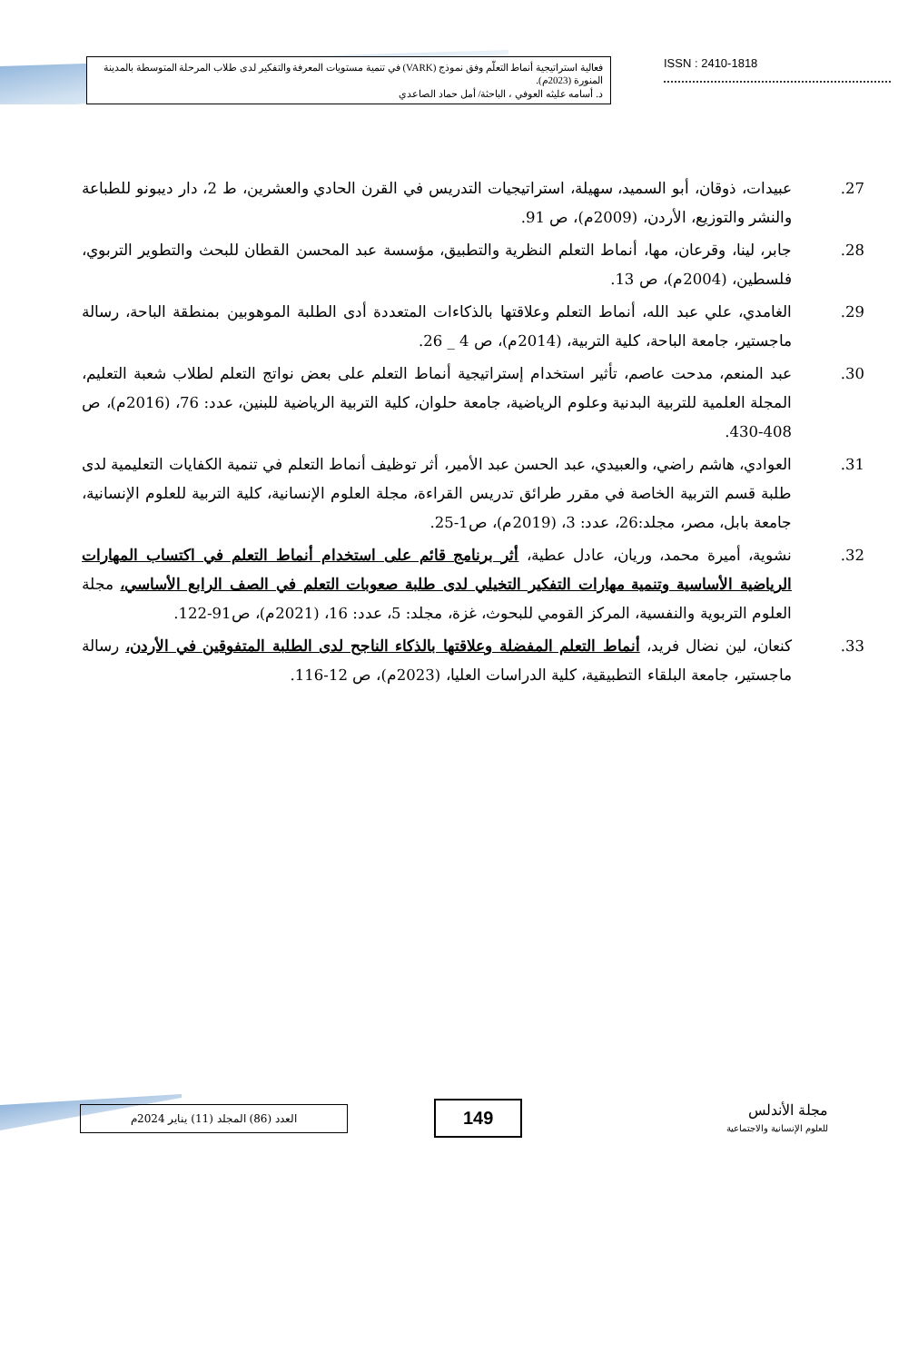فعالية استراتيجية أنماط التعلّم وفق نموذج (VARK) في تنمية مستويات المعرفة والتفكير لدى طلاب المرحلة المتوسطة بالمدينة المنورة (2023م).
د. أسامه عليثه العوفي ، الباحثة/ أمل حماد الصاعدي
ISSN : 2410-1818
27. عبيدات، ذوقان، أبو السميد، سهيلة، استراتيجيات التدريس في القرن الحادي والعشرين، ط 2، دار ديبونو للطباعة والنشر والتوزيع، الأردن، (2009م)، ص 91.
28. جابر، لينا، وقرعان، مها، أنماط التعلم النظرية والتطبيق، مؤسسة عبد المحسن القطان للبحث والتطوير التربوي، فلسطين، (2004م)، ص 13.
29. الغامدي، علي عبد الله، أنماط التعلم وعلاقتها بالذكاءات المتعددة أدى الطلبة الموهوبين بمنطقة الباحة، رسالة ماجستير، جامعة الباحة، كلية التربية، (2014م)، ص 4 _ 26.
30. عبد المنعم، مدحت عاصم، تأثير استخدام إستراتيجية أنماط التعلم على بعض نواتج التعلم لطلاب شعبة التعليم، المجلة العلمية للتربية البدنية وعلوم الرياضية، جامعة حلوان، كلية التربية الرياضية للبنين، عدد: 76، (2016م)، ص 408-430.
31. العوادي، هاشم راضي، والعبيدي، عبد الحسن عبد الأمير، أثر توظيف أنماط التعلم في تنمية الكفايات التعليمية لدى طلبة قسم التربية الخاصة في مقرر طرائق تدريس القراءة، مجلة العلوم الإنسانية، كلية التربية للعلوم الإنسانية، جامعة بابل، مصر، مجلد:26، عدد: 3، (2019م)، ص1-25.
32. نشوية، أميرة محمد، وريان، عادل عطية، أثر برنامج قائم على استخدام أنماط التعلم في اكتساب المهارات الرياضية الأساسية وتنمية مهارات التفكير التخيلي لدى طلبة صعوبات التعلم في الصف الرابع الأساسي، مجلة العلوم التربوية والنفسية، المركز القومي للبحوث، غزة، مجلد: 5، عدد: 16، (2021م)، ص91-122.
33. كنعان، لين نضال فريد، أنماط التعلم المفضلة وعلاقتها بالذكاء الناجح لدى الطلبة المتفوقين في الأردن، رسالة ماجستير، جامعة البلقاء التطبيقية، كلية الدراسات العليا، (2023م)، ص 12-116.
العدد (86) المجلد (11) يناير 2024م
149
مجلة الأندلس
للعلوم الإنسانية والاجتماعية